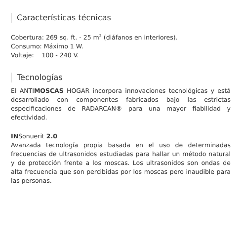Características técnicas
Cobertura: 269 sq. ft. - 25 m<sup>2</sup> (diáfanos en interiores).
Consumo: Máximo 1 W.
Voltaje: 100 - 240 V.
Tecnologías
El ANTIMOSCAS HOGAR incorpora innovaciones tecnológicas y está desarrollado con componentes fabricados bajo las estrictas especificaciones de RADARCAN® para una mayor fiabilidad y efectividad.
INSonuerit 2.0
Avanzada tecnología propia basada en el uso de determinadas frecuencias de ultrasonidos estudiadas para hallar un método natural y de protección frente a los moscas. Los ultrasonidos son ondas de alta frecuencia que son percibidas por los moscas pero inaudible para las personas.